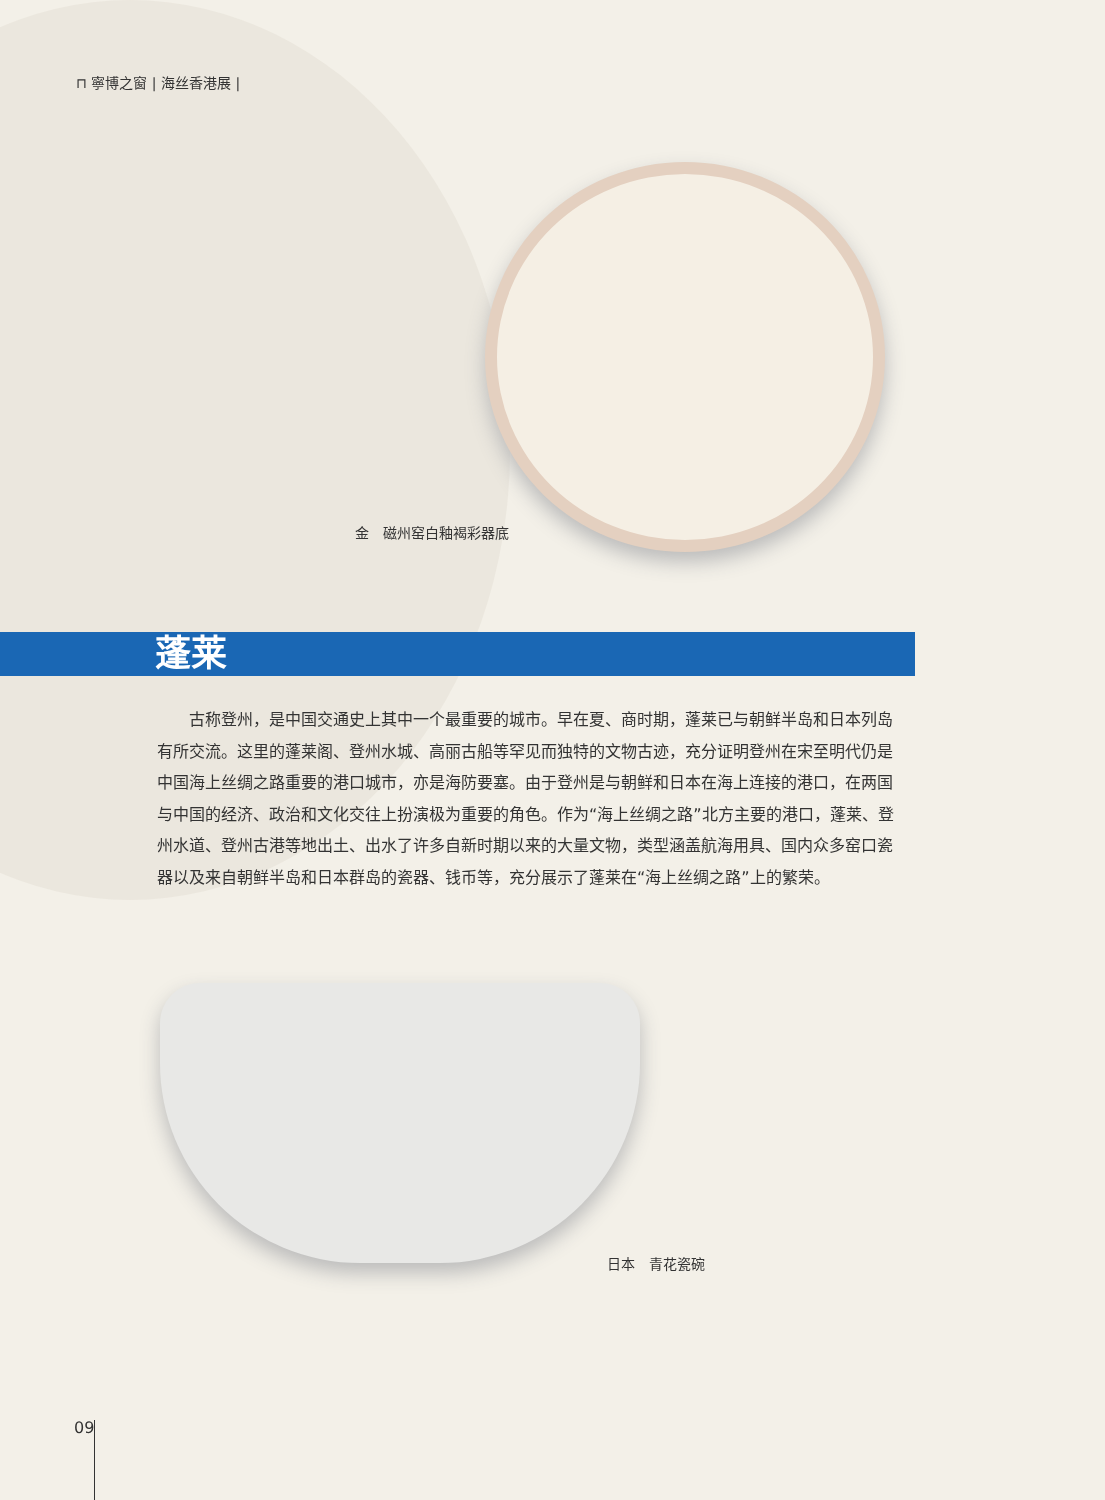⊓ 寧博之窗 | 海丝香港展 |
金　磁州窑白釉褐彩器底
蓬莱
古称登州，是中国交通史上其中一个最重要的城市。早在夏、商时期，蓬莱已与朝鲜半岛和日本列岛有所交流。这里的蓬莱阁、登州水城、高丽古船等罕见而独特的文物古迹，充分证明登州在宋至明代仍是中国海上丝绸之路重要的港口城市，亦是海防要塞。由于登州是与朝鲜和日本在海上连接的港口，在两国与中国的经济、政治和文化交往上扮演极为重要的角色。作为“海上丝绸之路”北方主要的港口，蓬莱、登州水道、登州古港等地出土、出水了许多自新时期以来的大量文物，类型涵盖航海用具、国内众多窑口瓷器以及来自朝鲜半岛和日本群岛的瓷器、钱币等，充分展示了蓬莱在“海上丝绸之路”上的繁荣。
日本　青花瓷碗
09